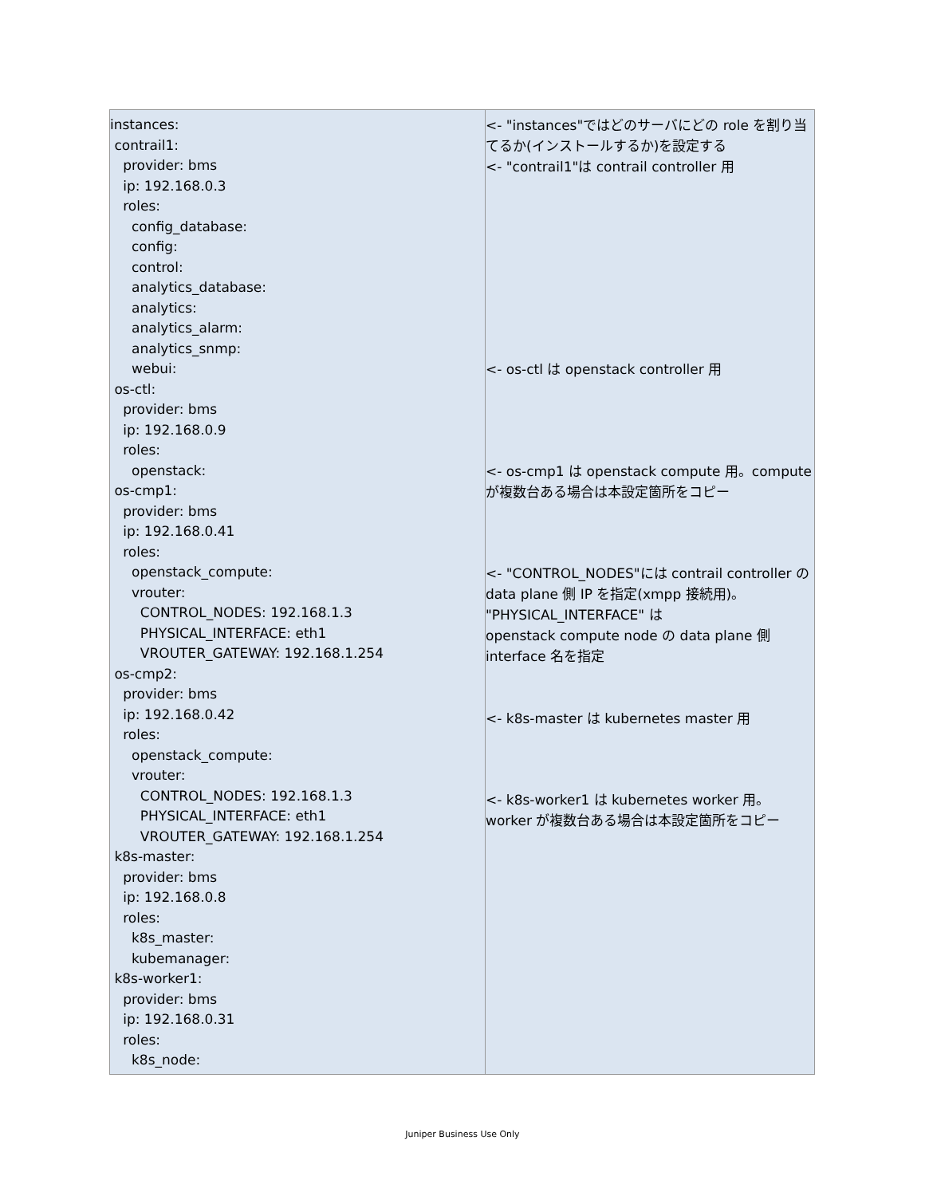| instances: contrail1: provider: bms ip: 192.168.0.3 roles: config_database: config: control: analytics_database: analytics: analytics_alarm: analytics_snmp: webui: os-ctl: provider: bms ip: 192.168.0.9 roles: openstack: os-cmp1: provider: bms ip: 192.168.0.41 roles: openstack_compute: vrouter: CONTROL_NODES: 192.168.1.3 PHYSICAL_INTERFACE: eth1 VROUTER_GATEWAY: 192.168.1.254 os-cmp2: provider: bms ip: 192.168.0.42 roles: openstack_compute: vrouter: CONTROL_NODES: 192.168.1.3 PHYSICAL_INTERFACE: eth1 VROUTER_GATEWAY: 192.168.1.254 k8s-master: provider: bms ip: 192.168.0.8 roles: k8s_master: kubemanager: k8s-worker1: provider: bms ip: 192.168.0.31 roles: k8s_node: | <- "instances"ではどのサーバにどの role を割り当てるか(インストールするか)を設定する <- "contrail1"は contrail controller 用 <- os-ctl は openstack controller 用 <- os-cmp1 は openstack compute 用。compute が複数台ある場合は本設定箇所をコピー <- "CONTROL_NODES"には contrail controller の data plane 側 IP を指定(xmpp 接続用)。 "PHYSICAL_INTERFACE" は openstack compute node の data plane 側 interface 名を指定 <- k8s-master は kubernetes master 用 <- k8s-worker1 は kubernetes worker 用。worker が複数台ある場合は本設定箇所をコピー |
Juniper Business Use Only